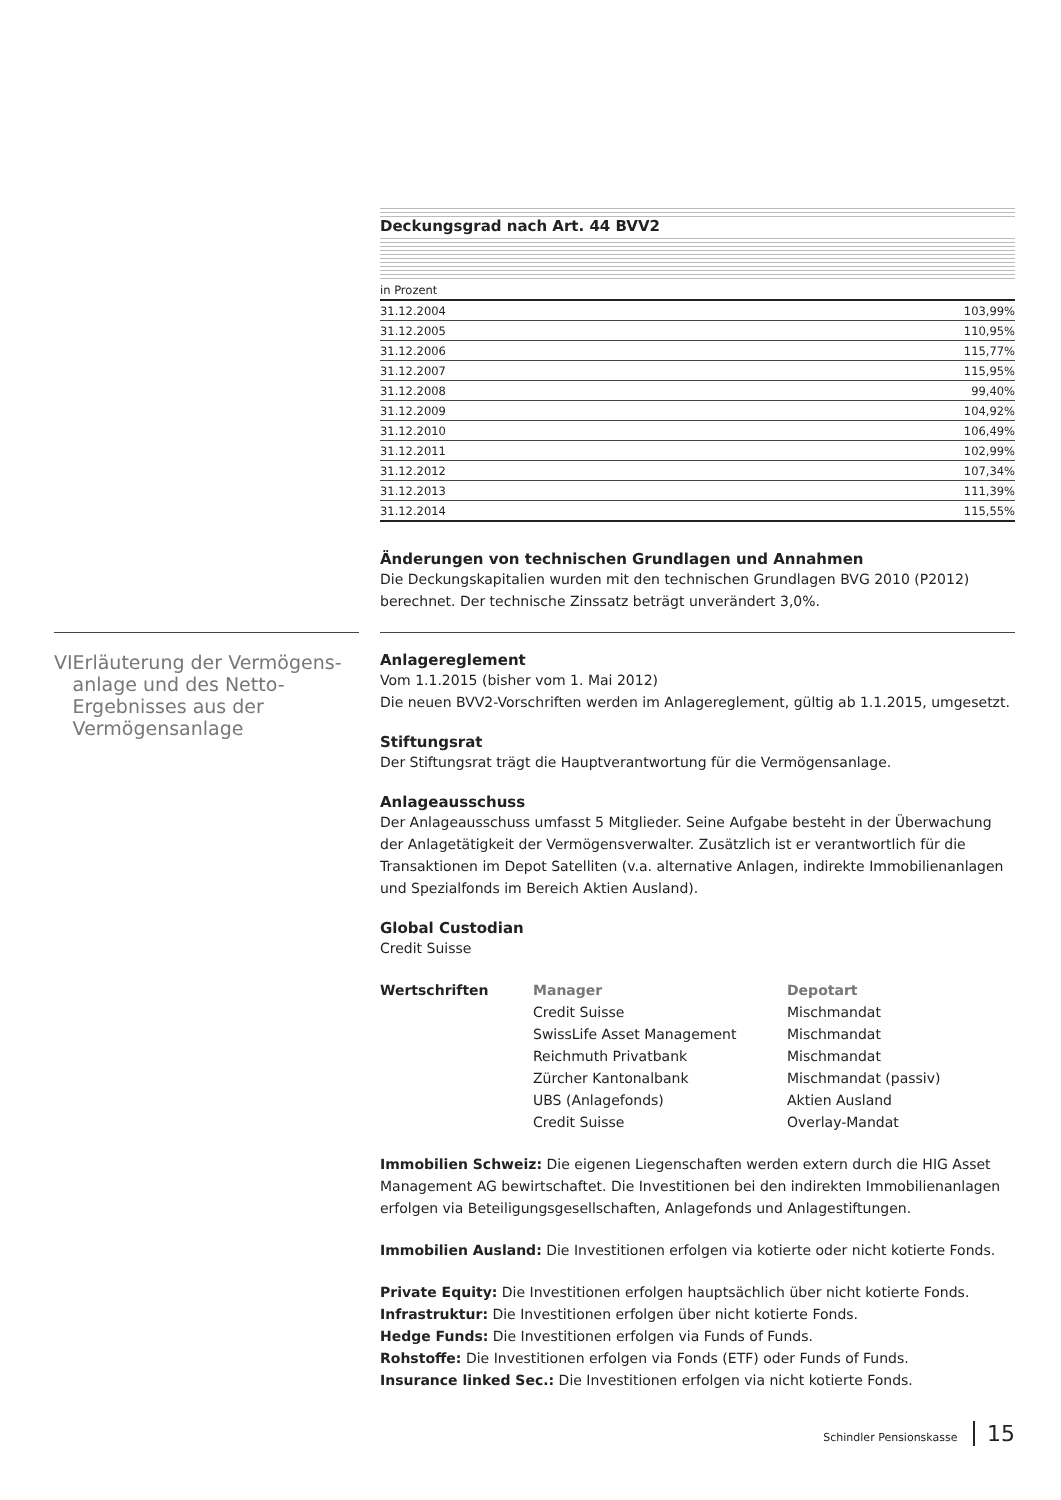Deckungsgrad nach Art. 44 BVV2
| in Prozent | |
| 31.12.2004 | 103,99% |
| 31.12.2005 | 110,95% |
| 31.12.2006 | 115,77% |
| 31.12.2007 | 115,95% |
| 31.12.2008 | 99,40% |
| 31.12.2009 | 104,92% |
| 31.12.2010 | 106,49% |
| 31.12.2011 | 102,99% |
| 31.12.2012 | 107,34% |
| 31.12.2013 | 111,39% |
| 31.12.2014 | 115,55% |
Änderungen von technischen Grundlagen und Annahmen
Die Deckungskapitalien wurden mit den technischen Grundlagen BVG 2010 (P2012) berechnet. Der technische Zinssatz beträgt unverändert 3,0%.
VI Erläuterung der Vermögens­anlage und des Netto-Ergebnisses aus der Vermögensanlage
Anlagereglement
Vom 1.1.2015 (bisher vom 1. Mai 2012)
Die neuen BVV2-Vorschriften werden im Anlagereglement, gültig ab 1.1.2015, umgesetzt.
Stiftungsrat
Der Stiftungsrat trägt die Hauptverantwortung für die Vermögensanlage.
Anlageausschuss
Der Anlageausschuss umfasst 5 Mitglieder. Seine Aufgabe besteht in der Überwachung der Anlagetätigkeit der Vermögensverwalter. Zusätzlich ist er verantwortlich für die Transaktionen im Depot Satelliten (v.a. alternative Anlagen, indirekte Immobilienanlagen und Spezialfonds im Bereich Aktien Ausland).
Global Custodian
Credit Suisse
Wertschriften Manager Depotart Credit Suisse Mischmandat SwissLife Asset Management Mischmandat Reichmuth Privatbank Mischmandat Zürcher Kantonalbank Mischmandat (passiv) UBS (Anlagefonds) Aktien Ausland Credit Suisse Overlay-Mandat
Immobilien Schweiz: Die eigenen Liegenschaften werden extern durch die HIG Asset Management AG bewirtschaftet. Die Investitionen bei den indirekten Immobilienanlagen erfolgen via Beteiligungsgesellschaften, Anlagefonds und Anlagestiftungen.
Immobilien Ausland: Die Investitionen erfolgen via kotierte oder nicht kotierte Fonds.
Private Equity: Die Investitionen erfolgen hauptsächlich über nicht kotierte Fonds.
Infrastruktur: Die Investitionen erfolgen über nicht kotierte Fonds.
Hedge Funds: Die Investitionen erfolgen via Funds of Funds.
Rohstoffe: Die Investitionen erfolgen via Fonds (ETF) oder Funds of Funds.
Insurance linked Sec.: Die Investitionen erfolgen via nicht kotierte Fonds.
Schindler Pensionskasse 15